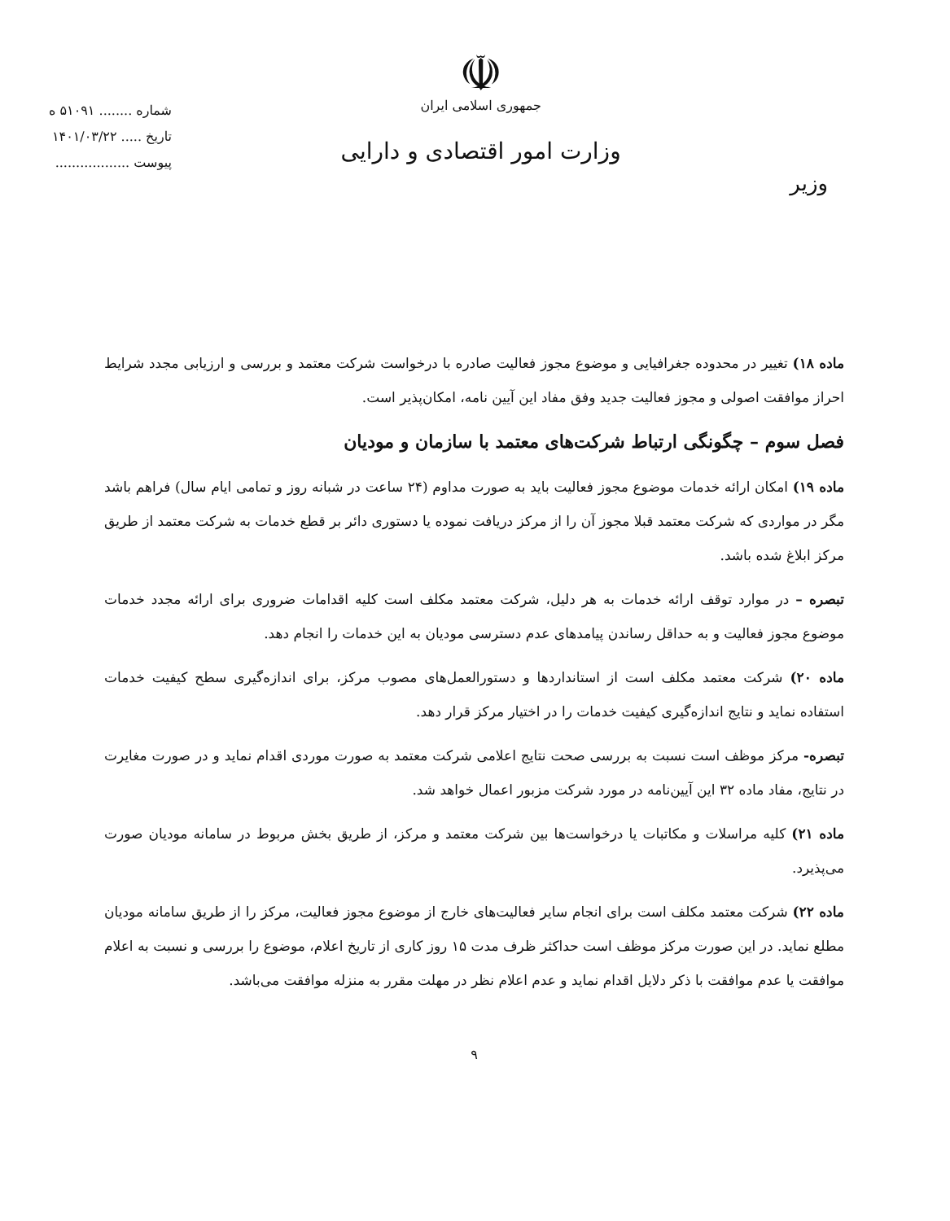وزیر
☫
جمهوری اسلامی ایران
وزارت امور اقتصادی و دارایی
شماره ........ ۵۱۰۹۱ ه
تاریخ ..... ۱۴۰۱/۰۳/۲۲
پیوست ..................
ماده ۱۸) تغییر در محدوده جغرافیایی و موضوع مجوز فعالیت صادره با درخواست شرکت معتمد و بررسی و ارزیابی مجدد شرایط احراز موافقت اصولی و مجوز فعالیت جدید وفق مفاد این آیین نامه، امکان‌پذیر است.
فصل سوم – چگونگی ارتباط شرکت‌های معتمد با سازمان و مودیان
ماده ۱۹) امکان ارائه خدمات موضوع مجوز فعالیت باید به صورت مداوم (۲۴ ساعت در شبانه روز و تمامی ایام سال) فراهم باشد مگر در مواردی که شرکت معتمد قبلا مجوز آن را از مرکز دریافت نموده یا دستوری دائر بر قطع خدمات به شرکت معتمد از طریق مرکز ابلاغ شده باشد.
تبصره – در موارد توقف ارائه خدمات به هر دلیل، شرکت معتمد مکلف است کلیه اقدامات ضروری برای ارائه مجدد خدمات موضوع مجوز فعالیت و به حداقل رساندن پیامدهای عدم دسترسی مودیان به این خدمات را انجام دهد.
ماده ۲۰) شرکت معتمد مکلف است از استانداردها و دستورالعمل‌های مصوب مرکز، برای اندازه‌گیری سطح کیفیت خدمات استفاده نماید و نتایج اندازه‌گیری کیفیت خدمات را در اختیار مرکز قرار دهد.
تبصره- مرکز موظف است نسبت به بررسی صحت نتایج اعلامی شرکت معتمد به صورت موردی اقدام نماید و در صورت مغایرت در نتایج، مفاد ماده ۳۲ این آیین‌نامه در مورد شرکت مزبور اعمال خواهد شد.
ماده ۲۱) کلیه مراسلات و مکاتبات یا درخواست‌ها بین شرکت معتمد و مرکز، از طریق بخش مربوط در سامانه مودیان صورت می‌پذیرد.
ماده ۲۲) شرکت معتمد مکلف است برای انجام سایر فعالیت‌های خارج از موضوع مجوز فعالیت، مرکز را از طریق سامانه مودیان مطلع نماید. در این صورت مرکز موظف است حداکثر ظرف مدت ۱۵ روز کاری از تاریخ اعلام، موضوع را بررسی و نسبت به اعلام موافقت یا عدم موافقت با ذکر دلایل اقدام نماید و عدم اعلام نظر در مهلت مقرر به منزله موافقت می‌باشد.
۹